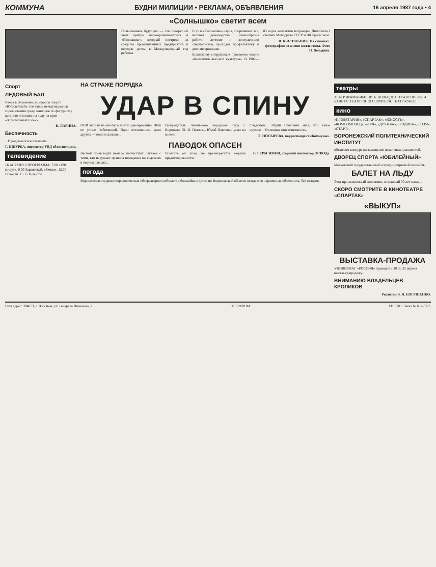КОММУНА БУДНИ МИЛИЦИИ • РЕКЛАМА, ОБЪЯВЛЕНИЯ 16 апреля 1987 года • 4
«Солнышко» светит всем
Повышенным будущего — так говорят об этом центре несовершеннолетних в «Солнышко», который построен на средства промышленных предприятий и передан детям в Международный год ребенка.
Есть в «Солнышке» сауна, спортивный зал, кабинет домоводства... Разнообразна работа: лечение и консультации специалистов, проходят профилактику и диспансеризацию.
Коллективу сотрудников присвоено звание «Коллектив высокой культуры». В 1982—83 годах коллектив награжден Дипломом I степени Минздрава СССР и ЦК профсоюза.
В. КРАСИЛЬНИК. На снимках: фотографии из жизни коллектива. Фото П. Володина.
Спорт
ЛЕДОВЫЙ БАЛ
Вчера в Воронеже, во Дворце спорта «Юбилейный», начались международные соревнования среди юниоров по фигурному катанию и танцам на льду на приз «Хрустальный голос».
К. ЛАРИНА.
Беспечность
...Город казался восточным...
Г. ШКУРБА, инспектор УВД облисполкома.
телевидение
16 АПРЕЛЯ. I ПРОГРАММА. 7.00 «120 минут». 9.00 Здравствуй, «Земля». 12.30 Новости. 15.15 Новости...
НА СТРАЖЕ ПОРЯДКА
УДАР В СПИНУ
ОНИ вышли из автобуса почти одновременно. Шли по улице Чеботкиной. Один остановился, двое других — пошли дальше...
Председатель Ленинского народного суда г. Воронежа Ю. И. Павлов... Юрий Павлович упал на колени.
Следствие... Юрий Павлович знал, что такое оружие... Уголовная ответственность.
Э. НОСЫРЕВА, корреспондент «Коммуны».
ПАВОДОК ОПАСЕН
Весной происходит немало несчастных случаев с теми, кто нарушает правила поведения на водоемах в период паводка...
Помните об этом, не пренебрегайте мерами предосторожности.
В. ГЕРАСИМОВ, старший инспектор ОСВОДа.
погода
Воронежская гидрометеорологическая обсерватория сообщает: в ближайшие сутки по Воронежской области ожидается переменная облачность, без осадков.
театры
ТЕАТР ДРАМЫ ИМЕНИ А. КОЛЬЦОВА. ТЕАТР ОПЕРЫ И БАЛЕТА. ТЕАТР ЮНОГО ЗРИТЕЛЯ. ТЕАТР КУКОЛ.
кино
«ПРОЛЕТАРИЙ», «СПАРТАК», «ЮНОСТЬ», «КОМСОМОЛЕЦ», «ЛУЧ», «ДРУЖБА», «РОДИНА», «ЗАРЯ», «СТАРТ».
ВОРОНЕЖСКИЙ ПОЛИТЕХНИЧЕСКИЙ ИНСТИТУТ
объявляет конкурс на замещение вакантных должностей.
ДВОРЕЦ СПОРТА «ЮБИЛЕЙНЫЙ»
Московский государственный эстрадно-цирковой ансамбль
БАЛЕТ НА ЛЬДУ
Этот прославленный коллектив, созданный 30 лет назад...
СКОРО СМОТРИТЕ В КИНОТЕАТРЕ «СПАРТАК»
«ВЫКУП»
ВЫСТАВКА-ПРОДАЖА
УНИВЕРМАГ «РОССИЯ» проводит с 20 по 25 апреля выставку-продажу.
ВНИМАНИЮ ВЛАДЕЛЬЦЕВ КРОЛИКОВ
Редактор В. Я. ЕВТУШЕНКО.
Наш адрес: 394053, г. Воронеж, ул. Генерала Лизюкова, 2 ТЕЛЕФОНЫ: ЕЕ10701. Заказ № 657-67-7.